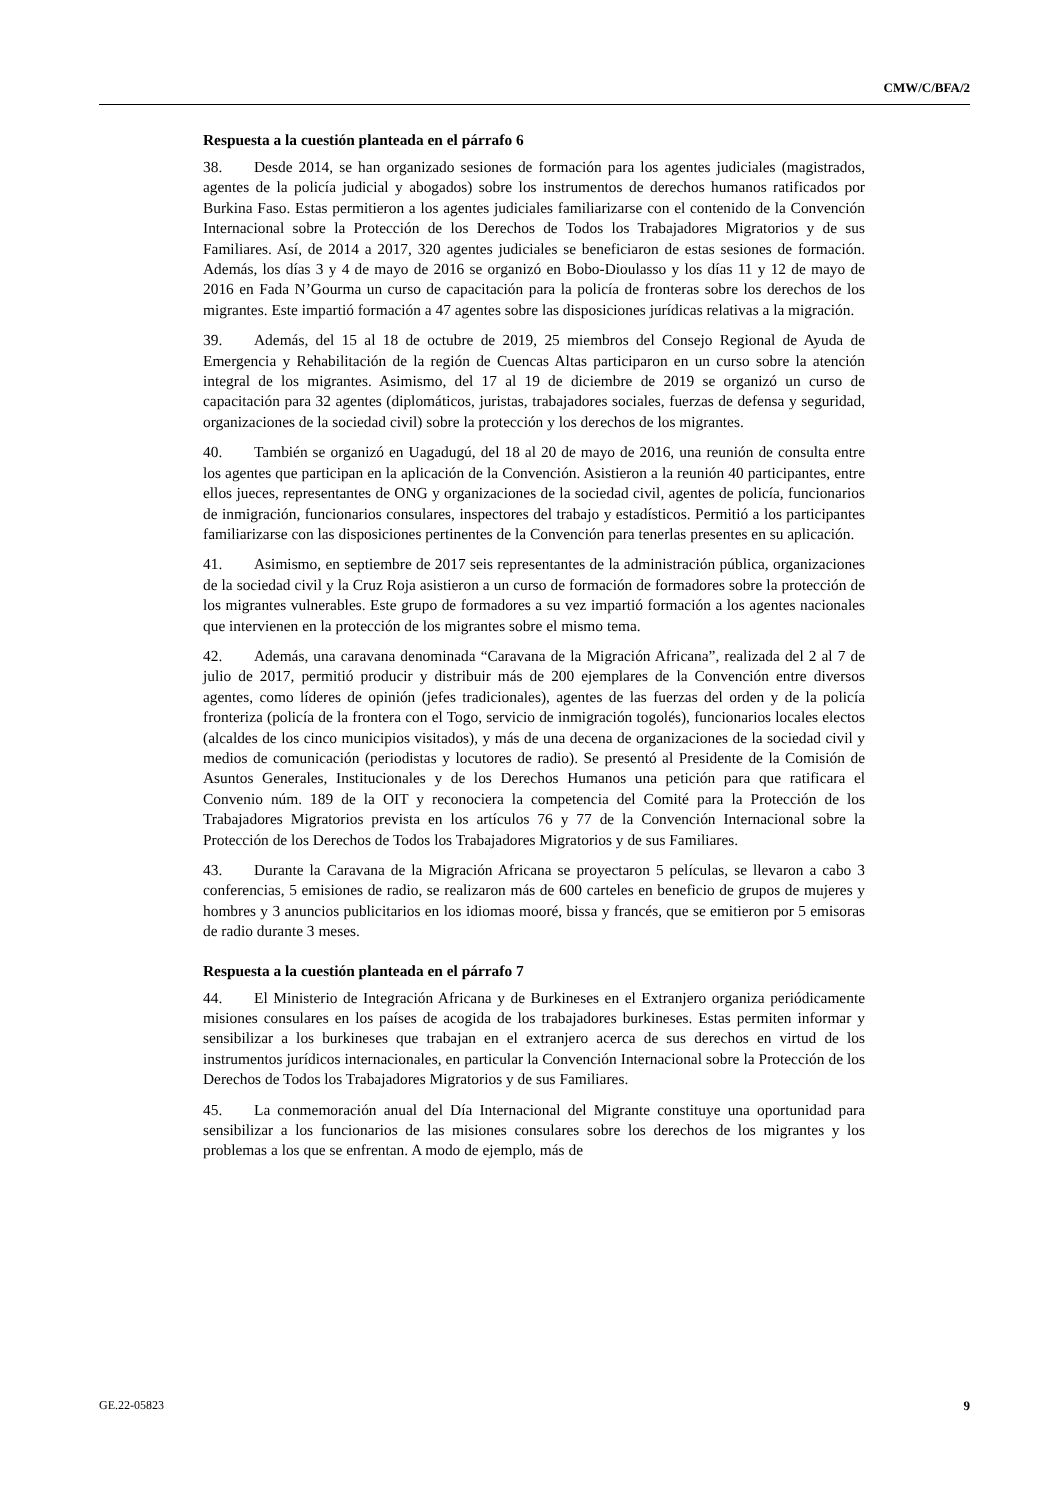CMW/C/BFA/2
Respuesta a la cuestión planteada en el párrafo 6
38. Desde 2014, se han organizado sesiones de formación para los agentes judiciales (magistrados, agentes de la policía judicial y abogados) sobre los instrumentos de derechos humanos ratificados por Burkina Faso. Estas permitieron a los agentes judiciales familiarizarse con el contenido de la Convención Internacional sobre la Protección de los Derechos de Todos los Trabajadores Migratorios y de sus Familiares. Así, de 2014 a 2017, 320 agentes judiciales se beneficiaron de estas sesiones de formación. Además, los días 3 y 4 de mayo de 2016 se organizó en Bobo-Dioulasso y los días 11 y 12 de mayo de 2016 en Fada N’Gourma un curso de capacitación para la policía de fronteras sobre los derechos de los migrantes. Este impartió formación a 47 agentes sobre las disposiciones jurídicas relativas a la migración.
39. Además, del 15 al 18 de octubre de 2019, 25 miembros del Consejo Regional de Ayuda de Emergencia y Rehabilitación de la región de Cuencas Altas participaron en un curso sobre la atención integral de los migrantes. Asimismo, del 17 al 19 de diciembre de 2019 se organizó un curso de capacitación para 32 agentes (diplomáticos, juristas, trabajadores sociales, fuerzas de defensa y seguridad, organizaciones de la sociedad civil) sobre la protección y los derechos de los migrantes.
40. También se organizó en Uagadugú, del 18 al 20 de mayo de 2016, una reunión de consulta entre los agentes que participan en la aplicación de la Convención. Asistieron a la reunión 40 participantes, entre ellos jueces, representantes de ONG y organizaciones de la sociedad civil, agentes de policía, funcionarios de inmigración, funcionarios consulares, inspectores del trabajo y estadísticos. Permitió a los participantes familiarizarse con las disposiciones pertinentes de la Convención para tenerlas presentes en su aplicación.
41. Asimismo, en septiembre de 2017 seis representantes de la administración pública, organizaciones de la sociedad civil y la Cruz Roja asistieron a un curso de formación de formadores sobre la protección de los migrantes vulnerables. Este grupo de formadores a su vez impartió formación a los agentes nacionales que intervienen en la protección de los migrantes sobre el mismo tema.
42. Además, una caravana denominada “Caravana de la Migración Africana”, realizada del 2 al 7 de julio de 2017, permitió producir y distribuir más de 200 ejemplares de la Convención entre diversos agentes, como líderes de opinión (jefes tradicionales), agentes de las fuerzas del orden y de la policía fronteriza (policía de la frontera con el Togo, servicio de inmigración togolés), funcionarios locales electos (alcaldes de los cinco municipios visitados), y más de una decena de organizaciones de la sociedad civil y medios de comunicación (periodistas y locutores de radio). Se presentó al Presidente de la Comisión de Asuntos Generales, Institucionales y de los Derechos Humanos una petición para que ratificara el Convenio núm. 189 de la OIT y reconociera la competencia del Comité para la Protección de los Trabajadores Migratorios prevista en los artículos 76 y 77 de la Convención Internacional sobre la Protección de los Derechos de Todos los Trabajadores Migratorios y de sus Familiares.
43. Durante la Caravana de la Migración Africana se proyectaron 5 películas, se llevaron a cabo 3 conferencias, 5 emisiones de radio, se realizaron más de 600 carteles en beneficio de grupos de mujeres y hombres y 3 anuncios publicitarios en los idiomas mooré, bissa y francés, que se emitieron por 5 emisoras de radio durante 3 meses.
Respuesta a la cuestión planteada en el párrafo 7
44. El Ministerio de Integración Africana y de Burkineses en el Extranjero organiza periódicamente misiones consulares en los países de acogida de los trabajadores burkineses. Estas permiten informar y sensibilizar a los burkineses que trabajan en el extranjero acerca de sus derechos en virtud de los instrumentos jurídicos internacionales, en particular la Convención Internacional sobre la Protección de los Derechos de Todos los Trabajadores Migratorios y de sus Familiares.
45. La conmemoración anual del Día Internacional del Migrante constituye una oportunidad para sensibilizar a los funcionarios de las misiones consulares sobre los derechos de los migrantes y los problemas a los que se enfrentan. A modo de ejemplo, más de
GE.22-05823 9